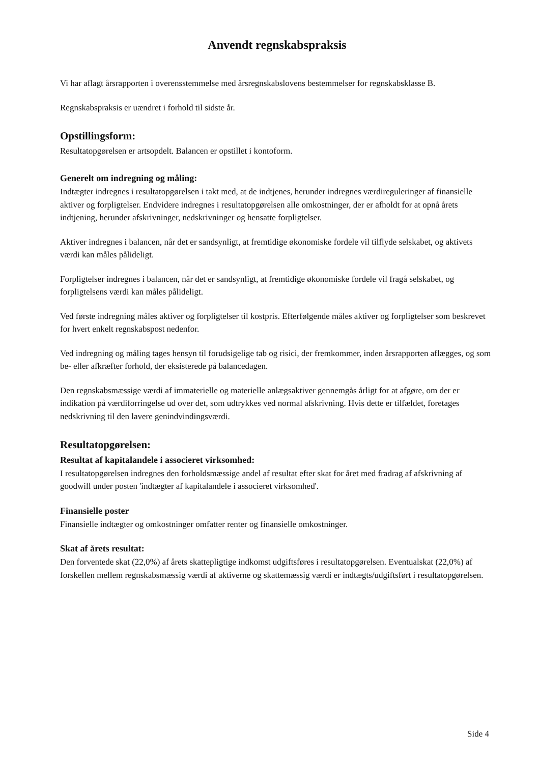Anvendt regnskabspraksis
Vi har aflagt årsrapporten i overensstemmelse med årsregnskabslovens bestemmelser for regnskabsklasse B.
Regnskabspraksis er uændret i forhold til sidste år.
Opstillingsform:
Resultatopgørelsen er artsopdelt. Balancen er opstillet i kontoform.
Generelt om indregning og måling:
Indtægter indregnes i resultatopgørelsen i takt med, at de indtjenes, herunder indregnes værdireguleringer af finansielle aktiver og forpligtelser. Endvidere indregnes i resultatopgørelsen alle omkostninger, der er afholdt for at opnå årets indtjening, herunder afskrivninger, nedskrivninger og hensatte forpligtelser.
Aktiver indregnes i balancen, når det er sandsynligt, at fremtidige økonomiske fordele vil tilflyde selskabet, og aktivets værdi kan måles pålideligt.
Forpligtelser indregnes i balancen, når det er sandsynligt, at fremtidige økonomiske fordele vil fragå selskabet, og forpligtelsens værdi kan måles pålideligt.
Ved første indregning måles aktiver og forpligtelser til kostpris. Efterfølgende måles aktiver og forpligtelser som beskrevet for hvert enkelt regnskabspost nedenfor.
Ved indregning og måling tages hensyn til forudsigelige tab og risici, der fremkommer, inden årsrapporten aflægges, og som be- eller afkræfter forhold, der eksisterede på balancedagen.
Den regnskabsmæssige værdi af immaterielle og materielle anlægsaktiver gennemgås årligt for at afgøre, om der er indikation på værdiforringelse ud over det, som udtrykkes ved normal afskrivning. Hvis dette er tilfældet, foretages nedskrivning til den lavere genindvindingsværdi.
Resultatopgørelsen:
Resultat af kapitalandele i associeret virksomhed:
I resultatopgørelsen indregnes den forholdsmæssige andel af resultat efter skat for året med fradrag af afskrivning af goodwill under posten 'indtægter af kapitalandele i associeret virksomhed'.
Finansielle poster
Finansielle indtægter og omkostninger omfatter renter og finansielle omkostninger.
Skat af årets resultat:
Den forventede skat (22,0%) af årets skattepligtige indkomst udgiftsføres i resultatopgørelsen. Eventualskat (22,0%) af forskellen mellem regnskabsmæssig værdi af aktiverne og skattemæssig værdi er indtægts/udgiftsført i resultatopgørelsen.
Side 4